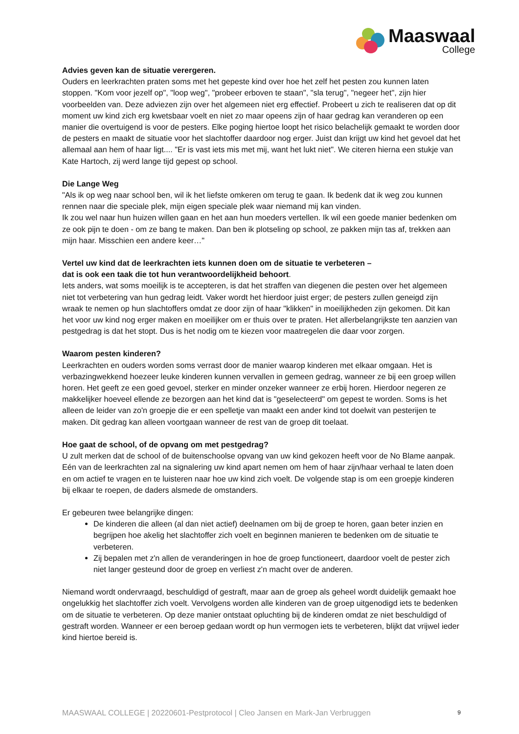Maaswaal
College
Advies geven kan de situatie verergeren.
Ouders en leerkrachten praten soms met het gepeste kind over hoe het zelf het pesten zou kunnen laten stoppen. "Kom voor jezelf op", "loop weg", "probeer erboven te staan", "sla terug", "negeer het", zijn hier voorbeelden van. Deze adviezen zijn over het algemeen niet erg effectief. Probeert u zich te realiseren dat op dit moment uw kind zich erg kwetsbaar voelt en niet zo maar opeens zijn of haar gedrag kan veranderen op een manier die overtuigend is voor de pesters. Elke poging hiertoe loopt het risico belachelijk gemaakt te worden door de pesters en maakt de situatie voor het slachtoffer daardoor nog erger. Juist dan krijgt uw kind het gevoel dat het allemaal aan hem of haar ligt.... "Er is vast iets mis met mij, want het lukt niet". We citeren hierna een stukje van Kate Hartoch, zij werd lange tijd gepest op school.
Die Lange Weg
"Als ik op weg naar school ben, wil ik het liefste omkeren om terug te gaan. Ik bedenk dat ik weg zou kunnen rennen naar die speciale plek, mijn eigen speciale plek waar niemand mij kan vinden.
Ik zou wel naar hun huizen willen gaan en het aan hun moeders vertellen. Ik wil een goede manier bedenken om ze ook pijn te doen - om ze bang te maken. Dan ben ik plotseling op school, ze pakken mijn tas af, trekken aan mijn haar. Misschien een andere keer…"
Vertel uw kind dat de leerkrachten iets kunnen doen om de situatie te verbeteren –
dat is ook een taak die tot hun verantwoordelijkheid behoort.
Iets anders, wat soms moeilijk is te accepteren, is dat het straffen van diegenen die pesten over het algemeen niet tot verbetering van hun gedrag leidt. Vaker wordt het hierdoor juist erger; de pesters zullen geneigd zijn wraak te nemen op hun slachtoffers omdat ze door zijn of haar "klikken" in moeilijkheden zijn gekomen. Dit kan het voor uw kind nog erger maken en moeilijker om er thuis over te praten. Het allerbelangrijkste ten aanzien van pestgedrag is dat het stopt. Dus is het nodig om te kiezen voor maatregelen die daar voor zorgen.
Waarom pesten kinderen?
Leerkrachten en ouders worden soms verrast door de manier waarop kinderen met elkaar omgaan. Het is verbazingwekkend hoezeer leuke kinderen kunnen vervallen in gemeen gedrag, wanneer ze bij een groep willen horen. Het geeft ze een goed gevoel, sterker en minder onzeker wanneer ze erbij horen. Hierdoor negeren ze makkelijker hoeveel ellende ze bezorgen aan het kind dat is "geselecteerd" om gepest te worden. Soms is het alleen de leider van zo'n groepje die er een spelletje van maakt een ander kind tot doelwit van pesterijen te maken. Dit gedrag kan alleen voortgaan wanneer de rest van de groep dit toelaat.
Hoe gaat de school, of de opvang om met pestgedrag?
U zult merken dat de school of de buitenschoolse opvang van uw kind gekozen heeft voor de No Blame aanpak. Eén van de leerkrachten zal na signalering uw kind apart nemen om hem of haar zijn/haar verhaal te laten doen en om actief te vragen en te luisteren naar hoe uw kind zich voelt. De volgende stap is om een groepje kinderen bij elkaar te roepen, de daders alsmede de omstanders.
Er gebeuren twee belangrijke dingen:
De kinderen die alleen (al dan niet actief) deelnamen om bij de groep te horen, gaan beter inzien en begrijpen hoe akelig het slachtoffer zich voelt en beginnen manieren te bedenken om de situatie te verbeteren.
Zij bepalen met z'n allen de veranderingen in hoe de groep functioneert, daardoor voelt de pester zich niet langer gesteund door de groep en verliest z'n macht over de anderen.
Niemand wordt ondervraagd, beschuldigd of gestraft, maar aan de groep als geheel wordt duidelijk gemaakt hoe ongelukkig het slachtoffer zich voelt. Vervolgens worden alle kinderen van de groep uitgenodigd iets te bedenken om de situatie te verbeteren. Op deze manier ontstaat opluchting bij de kinderen omdat ze niet beschuldigd of gestraft worden. Wanneer er een beroep gedaan wordt op hun vermogen iets te verbeteren, blijkt dat vrijwel ieder kind hiertoe bereid is.
MAASWAAL COLLEGE | 20220601-Pestprotocol | Cleo Jansen en Mark-Jan Verbruggen 9